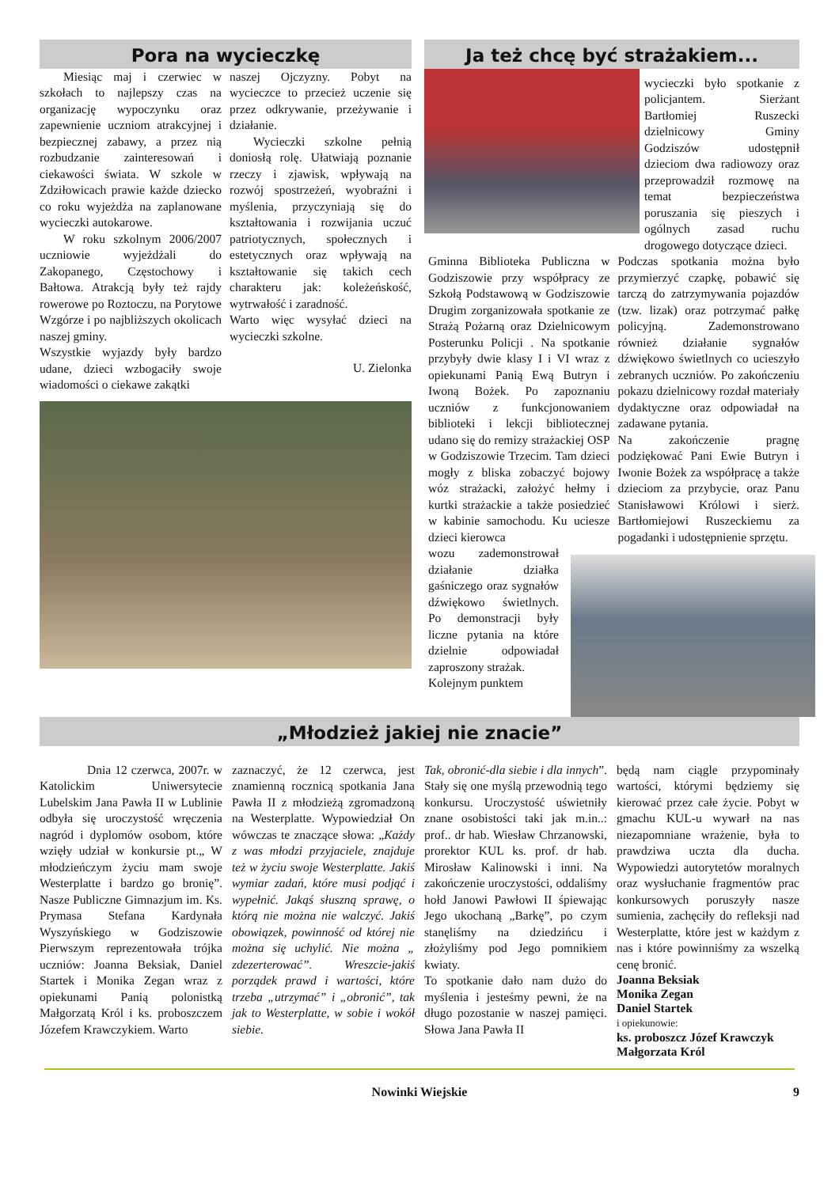Pora na wycieczkę
Miesiąc maj i czerwiec w szkołach to najlepszy czas na organizację wypoczynku oraz zapewnienie uczniom atrakcyjnej i bezpiecznej zabawy, a przez nią rozbudzanie zainteresowań i ciekawości świata. W szkole w Zdziłowicach prawie każde dziecko co roku wyjeżdża na zaplanowane wycieczki autokarowe.
W roku szkolnym 2006/2007 uczniowie wyjeżdżali do Zakopanego, Częstochowy i Bałtowa. Atrakcją były też rajdy rowerowe po Roztoczu, na Porytowe Wzgórze i po najbliższych okolicach naszej gminy.
Wszystkie wyjazdy były bardzo udane, dzieci wzbogaciły swoje wiadomości o ciekawe zakątki
naszej Ojczyzny. Pobyt na wycieczce to przecież uczenie się przez odkrywanie, przeżywanie i działanie.
Wycieczki szkolne pełnią doniosłą rolę. Ułatwiają poznanie rzeczy i zjawisk, wpływają na rozwój spostrzeżeń, wyobraźni i myślenia, przyczyniają się do kształtowania i rozwijania uczuć patriotycznych, społecznych i estetycznych oraz wpływają na kształtowanie się takich cech charakteru jak: koleżeńskość, wytrwałość i zaradność.
Warto więc wysyłać dzieci na wycieczki szkolne.
U. Zielonka
Ja też chcę być strażakiem...
wycieczki było spotkanie z policjantem. Sierżant Bartłomiej Ruszecki dzielnicowy Gminy Godziszów udostępnił dzieciom dwa radiowozy oraz przeprowadził rozmowę na temat bezpieczeństwa poruszania się pieszych i ogólnych zasad ruchu drogowego dotyczące dzieci.
Gminna Biblioteka Publiczna w Godziszowie przy współpracy ze Szkołą Podstawową w Godziszowie Drugim zorganizowała spotkanie ze Strażą Pożarną oraz Dzielnicowym Posterunku Policji . Na spotkanie przybyły dwie klasy I i VI wraz z opiekunami Panią Ewą Butryn i Iwoną Bożek. Po zapoznaniu uczniów z funkcjonowaniem biblioteki i lekcji bibliotecznej udano się do remizy strażackiej OSP w Godziszowie Trzecim. Tam dzieci mogły z bliska zobaczyć bojowy wóz strażacki, założyć hełmy i kurtki strażackie a także posiedzieć w kabinie samochodu. Ku uciesze dzieci kierowca
wozu zademonstrował działanie działka gaśniczego oraz sygnałów dźwiękowo świetlnych. Po demonstracji były liczne pytania na które dzielnie odpowiadał zaproszony strażak.
Kolejnym punktem
Podczas spotkania można było przymierzyć czapkę, pobawić się tarczą do zatrzymywania pojazdów (tzw. lizak) oraz potrzymać pałkę policyjną. Zademonstrowano również działanie sygnałów dźwiękowo świetlnych co ucieszyło zebranych uczniów. Po zakończeniu pokazu dzielnicowy rozdał materiały dydaktyczne oraz odpowiadał na zadawane pytania.
Na zakończenie pragnę podziękować Pani Ewie Butryn i Iwonie Bożek za współpracę a także dzieciom za przybycie, oraz Panu Stanisławowi Królowi i sierż. Bartłomiejowi Ruszeckiemu za pogadanki i udostępnienie sprzętu.
„Młodzież jakiej nie znacie”
Dnia 12 czerwca, 2007r. w Katolickim Uniwersytecie Lubelskim Jana Pawła II w Lublinie odbyła się uroczystość wręczenia nagród i dyplomów osobom, które wzięły udział w konkursie pt.„ W młodzieńczym życiu mam swoje Westerplatte i bardzo go bronię”. Nasze Publiczne Gimnazjum im. Ks. Prymasa Stefana Kardynała Wyszyńskiego w Godziszowie Pierwszym reprezentowała trójka uczniów: Joanna Beksiak, Daniel Startek i Monika Zegan wraz z opiekunami Panią polonistką Małgorzatą Król i ks. proboszczem Józefem Krawczykiem. Warto
zaznaczyć, że 12 czerwca, jest znamienną rocznicą spotkania Jana Pawła II z młodzieżą zgromadzoną na Westerplatte. Wypowiedział On wówczas te znaczące słowa: „Każdy z was młodzi przyjaciele, znajduje też w życiu swoje Westerplatte. Jakiś wymiar zadań, które musi podjąć i wypełnić. Jakąś słuszną sprawę, o którą nie można nie walczyć. Jakiś obowiązek, powinność od której nie można się uchylić. Nie można „ zdezerterować”. Wreszcie-jakiś porządek prawd i wartości, które trzeba „utrzymać” i „obronić”, tak jak to Westerplatte, w sobie i wokół siebie.
Tak, obronić-dla siebie i dla innych”. Stały się one myślą przewodnią tego konkursu. Uroczystość uświetniły znane osobistości taki jak m.in..: prof.. dr hab. Wiesław Chrzanowski, prorektor KUL ks. prof. dr hab. Mirosław Kalinowski i inni. Na zakończenie uroczystości, oddaliśmy hołd Janowi Pawłowi II śpiewając Jego ukochaną „Barkę”, po czym stanęliśmy na dziedzińcu i złożyliśmy pod Jego pomnikiem kwiaty.
To spotkanie dało nam dużo do myślenia i jesteśmy pewni, że na długo pozostanie w naszej pamięci. Słowa Jana Pawła II
będą nam ciągle przypominały wartości, którymi będziemy się kierować przez całe życie. Pobyt w gmachu KUL-u wywarł na nas niezapomniane wrażenie, była to prawdziwa uczta dla ducha. Wypowiedzi autorytetów moralnych oraz wysłuchanie fragmentów prac konkursowych poruszyły nasze sumienia, zachęciły do refleksji nad Westerplatte, które jest w każdym z nas i które powinniśmy za wszelką cenę bronić.
Joanna Beksiak
Monika Zegan
Daniel Startek
i opiekunowie:
ks. proboszcz Józef Krawczyk
Małgorzata Król
Nowinki Wiejskie 9